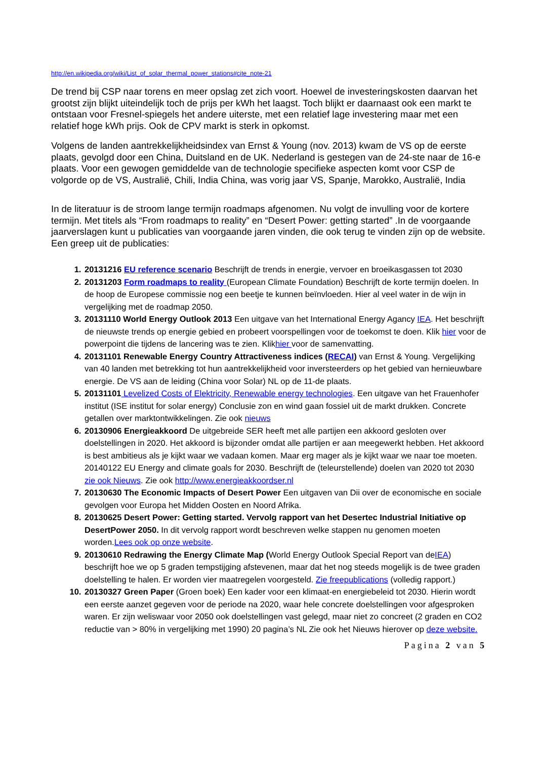http://en.wikipedia.org/wiki/List_of_solar_thermal_power_stations#cite_note-21
De trend bij CSP naar torens en meer opslag zet zich voort. Hoewel de investeringskosten daarvan het grootst zijn blijkt uiteindelijk toch de prijs per kWh het laagst. Toch blijkt er daarnaast ook een markt te ontstaan voor Fresnel-spiegels het andere uiterste, met een relatief lage investering maar met een relatief hoge kWh prijs. Ook de CPV markt is sterk in opkomst.
Volgens de landen aantrekkelijkheidsindex van Ernst & Young (nov. 2013) kwam de VS op de eerste plaats, gevolgd door een China, Duitsland en de UK. Nederland is gestegen van de 24-ste naar de 16-e plaats. Voor een gewogen gemiddelde van de technologie specifieke aspecten komt voor CSP de volgorde op de VS, Australië, Chili, India China, was vorig jaar VS, Spanje, Marokko, Australië, India
In de literatuur is de stroom lange termijn roadmaps afgenomen. Nu volgt de invulling voor de kortere termijn. Met titels als “From roadmaps to reality” en “Desert Power: getting started” .In de voorgaande jaarverslagen kunt u publicaties van voorgaande jaren vinden, die ook terug te vinden zijn op de website. Een greep uit de publicaties:
20131216 EU reference scenario Beschrijft de trends in energie, vervoer en broeikasgassen tot 2030
20131203 Form roadmaps to reality (European Climate Foundation) Beschrijft de korte termijn doelen. In de hoop de Europese commissie nog een beetje te kunnen beïnvloeden. Hier al veel water in de wijn in vergelijking met de roadmap 2050.
20131110 World Energy Outlook 2013 Een uitgave van het International Energy Agancy IEA. Het beschrijft de nieuwste trends op energie gebied en probeert voorspellingen voor de toekomst te doen. Klik hier voor de powerpoint die tijdens de lancering was te zien. Klikhier voor de samenvatting.
20131101 Renewable Energy Country Attractiveness indices (RECAI) van Ernst & Young. Vergelijking van 40 landen met betrekking tot hun aantrekkelijkheid voor inversteerders op het gebied van hernieuwbare energie. De VS aan de leiding (China voor Solar) NL op de 11-de plaats.
20131101 Levelized Costs of Elektricity, Renewable energy technologies. Een uitgave van het Frauenhofer institut (ISE institut for solar energy) Conclusie zon en wind gaan fossiel uit de markt drukken. Concrete getallen over marktontwikkelingen. Zie ook nieuws
20130906 Energieakkoord De uitgebreide SER heeft met alle partijen een akkoord gesloten over doelstellingen in 2020. Het akkoord is bijzonder omdat alle partijen er aan meegewerkt hebben. Het akkoord is best ambitieus als je kijkt waar we vadaan komen. Maar erg mager als je kijkt waar we naar toe moeten. 20140122 EU Energy and climate goals for 2030. Beschrijft de (teleurstellende) doelen van 2020 tot 2030 zie ook Nieuws. Zie ook http://www.energieakkoordser.nl
20130630 The Economic Impacts of Desert Power Een uitgaven van Dii over de economische en sociale gevolgen voor Europa het Midden Oosten en Noord Afrika.
20130625 Desert Power: Getting started. Vervolg rapport van het Desertec Industrial Initiative op DesertPower 2050. In dit vervolg rapport wordt beschreven welke stappen nu genomen moeten worden.Lees ook op onze website.
20130610 Redrawing the Energy Climate Map (World Energy Outlook Special Report van deIEA) beschrijft hoe we op 5 graden tempstijging afstevenen, maar dat het nog steeds mogelijk is de twee graden doelstelling te halen. Er worden vier maatregelen voorgesteld. Zie freepublications (volledig rapport.)
20130327 Green Paper (Groen boek) Een kader voor een klimaat-en energiebeleid tot 2030. Hierin wordt een eerste aanzet gegeven voor de periode na 2020, waar hele concrete doelstellingen voor afgesproken waren. Er zijn weliswaar voor 2050 ook doelstellingen vast gelegd, maar niet zo concreet (2 graden en CO2 reductie van > 80% in vergelijking met 1990) 20 pagina’s NL Zie ook het Nieuws hierover op deze website.
Pagina 2 van 5